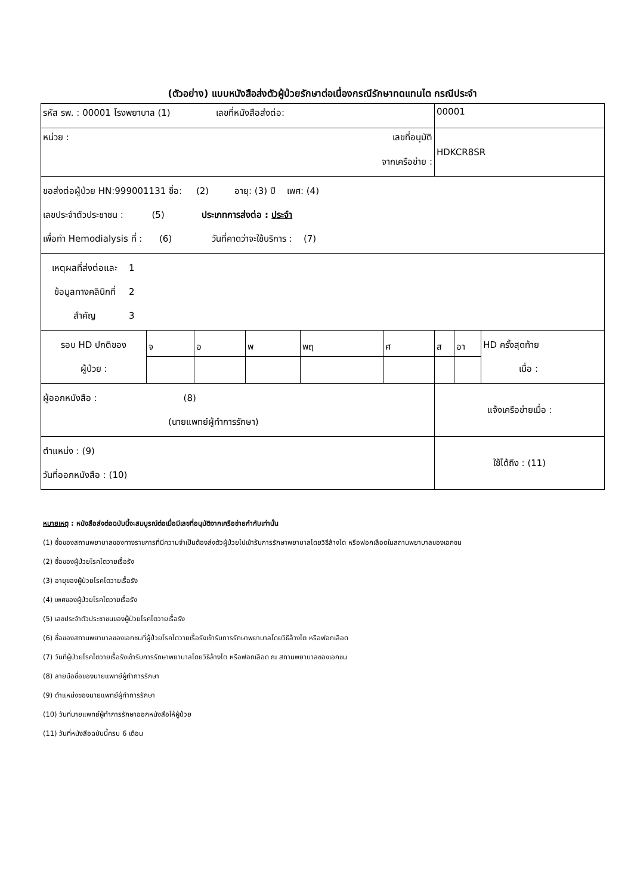(ตัวอย่าง) แบบหนังสือส่งตัวผู้ป่วยรักษาต่อเนื่องกรณีรักษาทดแทนไต กรณีประจำ
| รหัส รพ. : 00001 โรงพยาบาล (1) เลขที่หนังสือส่งต่อ: | | | | | | 00001 | | |
| หน่วย : เลขที่อนุมัติ จากเครือข่าย : | | | | | | HDKCR8SR | | |
| ขอส่งต่อผู้ป่วย HN:999001131 ชื่อ: (2) อายุ: (3) ปี เพศ: (4) เลขประจำตัวประชาชน : (5) ประเภทการส่งต่อ : ประจำ เพื่อทำ Hemodialysis ที่ : (6) วันที่คาดว่าจะใช้บริการ : (7) | | | | | | | | |
| เหตุผลที่ส่งต่อและ ข้อมูลทางคลินิกที่ สำคัญ 1 2 3 | | | | | | | | |
| รอบ HD ปกติของ ผู้ป่วย : | จ | อ | พ | พฤ | ศ | ส | อา | HD ครั้งสุดท้าย เมื่อ : |
| ผู้ออกหนังสือ : (8) (นายแพทย์ผู้ทำการรักษา) | | | | | | แจ้งเครือข่ายเมื่อ : | | |
| ตำแหน่ง : (9) วันที่ออกหนังสือ : (10) | | | | | | ใช้ได้ถึง : (11) | | |
หมายเหตุ : หนังสือส่งต่อฉบับนี้จะสมบูรณ์ต่อเมื่อมีเลขที่อนุมัติจากเครือข่ายกำกับเท่านั้น
(1) ชื่อของสถานพยาบาลของทางราชการที่มีความจำเป็นต้องส่งตัวผู้ป่วยไปเข้ารับการรักษาพยาบาลโดยวิธีล้างไต หรือฟอกเลือดในสถานพยาบาลของเอกชน
(2) ชื่อของผู้ป่วยโรคไตวายเรื้อรัง
(3) อายุของผู้ป่วยโรคไตวายเรื้อรัง
(4) เพศของผู้ป่วยโรคไตวายเรื้อรัง
(5) เลขประจำตัวประชาชนของผู้ป่วยโรคไตวายเรื้อรัง
(6) ชื่อของสถานพยาบาลของเอกชนที่ผู้ป่วยโรคไตวายเรื้อรังเข้ารับการรักษาพยาบาลโดยวิธีล้างไต หรือฟอกเลือด
(7) วันที่ผู้ป่วยโรคไตวายเรื้อรังเข้ารับการรักษาพยาบาลโดยวิธีล้างไต หรือฟอกเลือด ณ สถานพยาบาลของเอกชน
(8) ลายมือชื่อของนายแพทย์ผู้ทำการรักษา
(9) ตำแหน่งของนายแพทย์ผู้ทำการรักษา
(10) วันที่นายแพทย์ผู้ทำการรักษาออกหนังสือให้ผู้ป่วย
(11) วันที่หนังสือฉบับนี้ครบ 6 เดือน